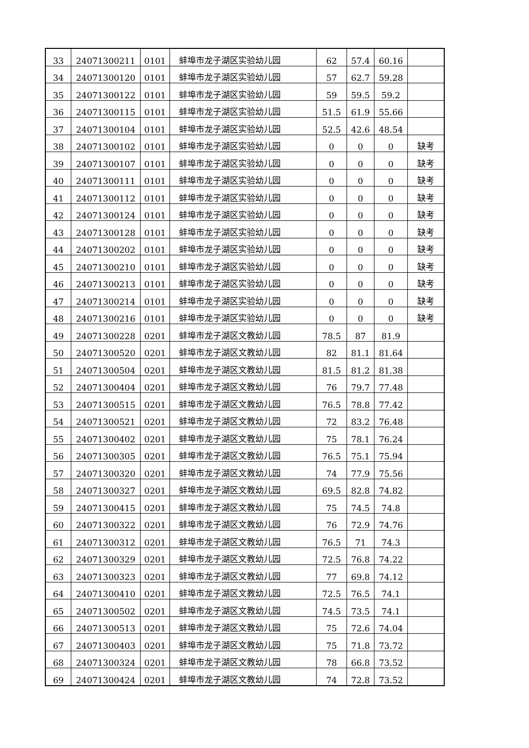| 33 | 24071300211 | 0101 | 蚌埠市龙子湖区实验幼儿园 | 62 | 57.4 | 60.16 | |
| 34 | 24071300120 | 0101 | 蚌埠市龙子湖区实验幼儿园 | 57 | 62.7 | 59.28 | |
| 35 | 24071300122 | 0101 | 蚌埠市龙子湖区实验幼儿园 | 59 | 59.5 | 59.2 | |
| 36 | 24071300115 | 0101 | 蚌埠市龙子湖区实验幼儿园 | 51.5 | 61.9 | 55.66 | |
| 37 | 24071300104 | 0101 | 蚌埠市龙子湖区实验幼儿园 | 52.5 | 42.6 | 48.54 | |
| 38 | 24071300102 | 0101 | 蚌埠市龙子湖区实验幼儿园 | 0 | 0 | 0 | 缺考 |
| 39 | 24071300107 | 0101 | 蚌埠市龙子湖区实验幼儿园 | 0 | 0 | 0 | 缺考 |
| 40 | 24071300111 | 0101 | 蚌埠市龙子湖区实验幼儿园 | 0 | 0 | 0 | 缺考 |
| 41 | 24071300112 | 0101 | 蚌埠市龙子湖区实验幼儿园 | 0 | 0 | 0 | 缺考 |
| 42 | 24071300124 | 0101 | 蚌埠市龙子湖区实验幼儿园 | 0 | 0 | 0 | 缺考 |
| 43 | 24071300128 | 0101 | 蚌埠市龙子湖区实验幼儿园 | 0 | 0 | 0 | 缺考 |
| 44 | 24071300202 | 0101 | 蚌埠市龙子湖区实验幼儿园 | 0 | 0 | 0 | 缺考 |
| 45 | 24071300210 | 0101 | 蚌埠市龙子湖区实验幼儿园 | 0 | 0 | 0 | 缺考 |
| 46 | 24071300213 | 0101 | 蚌埠市龙子湖区实验幼儿园 | 0 | 0 | 0 | 缺考 |
| 47 | 24071300214 | 0101 | 蚌埠市龙子湖区实验幼儿园 | 0 | 0 | 0 | 缺考 |
| 48 | 24071300216 | 0101 | 蚌埠市龙子湖区实验幼儿园 | 0 | 0 | 0 | 缺考 |
| 49 | 24071300228 | 0201 | 蚌埠市龙子湖区文教幼儿园 | 78.5 | 87 | 81.9 | |
| 50 | 24071300520 | 0201 | 蚌埠市龙子湖区文教幼儿园 | 82 | 81.1 | 81.64 | |
| 51 | 24071300504 | 0201 | 蚌埠市龙子湖区文教幼儿园 | 81.5 | 81.2 | 81.38 | |
| 52 | 24071300404 | 0201 | 蚌埠市龙子湖区文教幼儿园 | 76 | 79.7 | 77.48 | |
| 53 | 24071300515 | 0201 | 蚌埠市龙子湖区文教幼儿园 | 76.5 | 78.8 | 77.42 | |
| 54 | 24071300521 | 0201 | 蚌埠市龙子湖区文教幼儿园 | 72 | 83.2 | 76.48 | |
| 55 | 24071300402 | 0201 | 蚌埠市龙子湖区文教幼儿园 | 75 | 78.1 | 76.24 | |
| 56 | 24071300305 | 0201 | 蚌埠市龙子湖区文教幼儿园 | 76.5 | 75.1 | 75.94 | |
| 57 | 24071300320 | 0201 | 蚌埠市龙子湖区文教幼儿园 | 74 | 77.9 | 75.56 | |
| 58 | 24071300327 | 0201 | 蚌埠市龙子湖区文教幼儿园 | 69.5 | 82.8 | 74.82 | |
| 59 | 24071300415 | 0201 | 蚌埠市龙子湖区文教幼儿园 | 75 | 74.5 | 74.8 | |
| 60 | 24071300322 | 0201 | 蚌埠市龙子湖区文教幼儿园 | 76 | 72.9 | 74.76 | |
| 61 | 24071300312 | 0201 | 蚌埠市龙子湖区文教幼儿园 | 76.5 | 71 | 74.3 | |
| 62 | 24071300329 | 0201 | 蚌埠市龙子湖区文教幼儿园 | 72.5 | 76.8 | 74.22 | |
| 63 | 24071300323 | 0201 | 蚌埠市龙子湖区文教幼儿园 | 77 | 69.8 | 74.12 | |
| 64 | 24071300410 | 0201 | 蚌埠市龙子湖区文教幼儿园 | 72.5 | 76.5 | 74.1 | |
| 65 | 24071300502 | 0201 | 蚌埠市龙子湖区文教幼儿园 | 74.5 | 73.5 | 74.1 | |
| 66 | 24071300513 | 0201 | 蚌埠市龙子湖区文教幼儿园 | 75 | 72.6 | 74.04 | |
| 67 | 24071300403 | 0201 | 蚌埠市龙子湖区文教幼儿园 | 75 | 71.8 | 73.72 | |
| 68 | 24071300324 | 0201 | 蚌埠市龙子湖区文教幼儿园 | 78 | 66.8 | 73.52 | |
| 69 | 24071300424 | 0201 | 蚌埠市龙子湖区文教幼儿园 | 74 | 72.8 | 73.52 | |